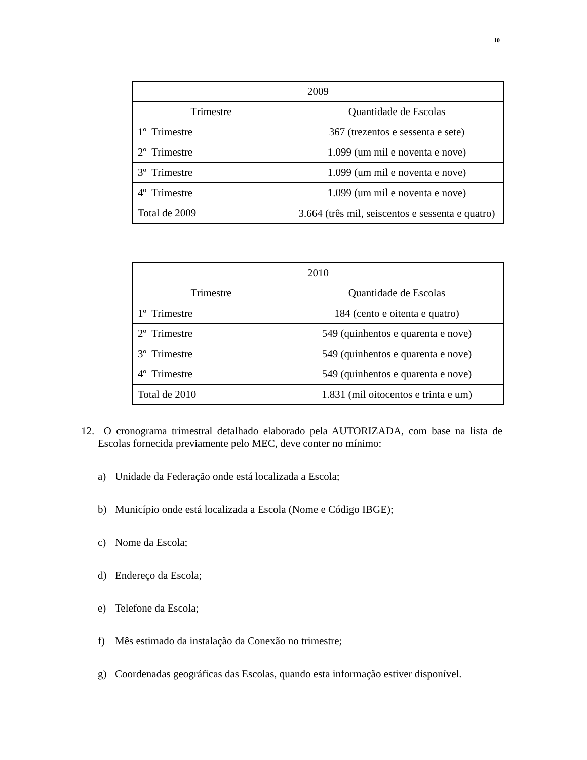10
| 2009 | |
| Trimestre | Quantidade de Escolas |
| 1º Trimestre | 367 (trezentos e sessenta e sete) |
| 2º Trimestre | 1.099 (um mil e noventa e nove) |
| 3º Trimestre | 1.099 (um mil e noventa e nove) |
| 4º Trimestre | 1.099 (um mil e noventa e nove) |
| Total de 2009 | 3.664 (três mil, seiscentos e sessenta e quatro) |
| 2010 | |
| Trimestre | Quantidade de Escolas |
| 1º Trimestre | 184 (cento e oitenta e quatro) |
| 2º Trimestre | 549 (quinhentos e quarenta e nove) |
| 3º Trimestre | 549 (quinhentos e quarenta e nove) |
| 4º Trimestre | 549 (quinhentos e quarenta e nove) |
| Total de 2010 | 1.831 (mil oitocentos e trinta e um) |
12. O cronograma trimestral detalhado elaborado pela AUTORIZADA, com base na lista de Escolas fornecida previamente pelo MEC, deve conter no mínimo:
a) Unidade da Federação onde está localizada a Escola;
b) Município onde está localizada a Escola (Nome e Código IBGE);
c) Nome da Escola;
d) Endereço da Escola;
e) Telefone da Escola;
f) Mês estimado da instalação da Conexão no trimestre;
g) Coordenadas geográficas das Escolas, quando esta informação estiver disponível.